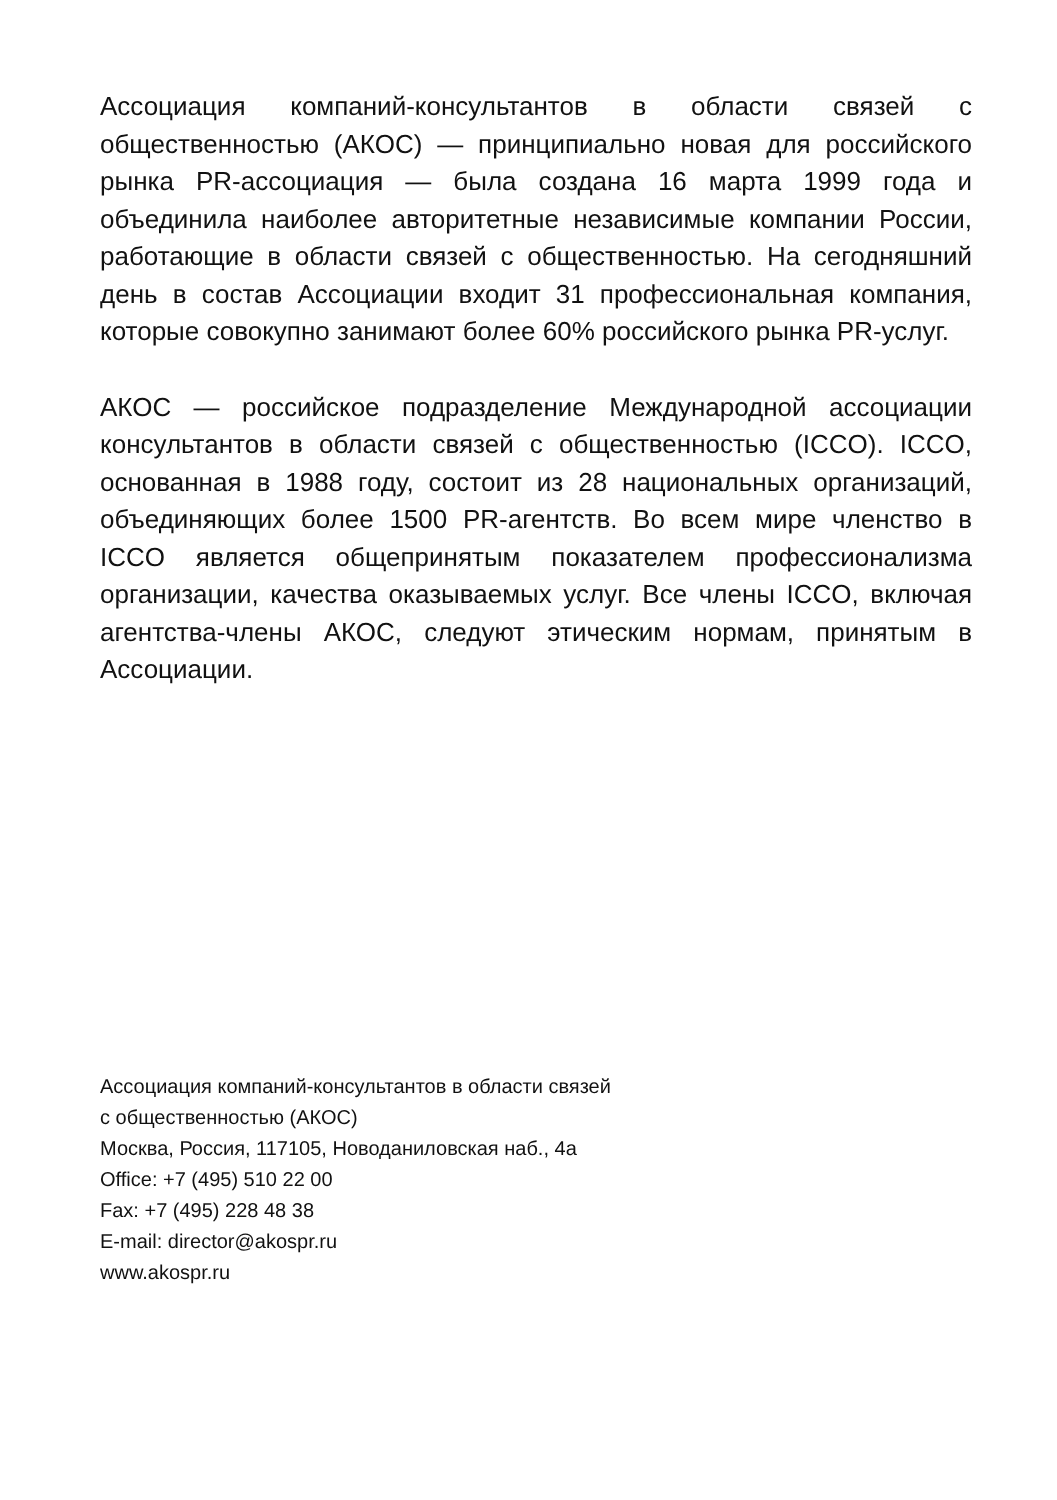Ассоциация компаний-консультантов в области связей с общественностью (АКОС) — принципиально новая для российского рынка PR-ассоциация — была создана 16 марта 1999 года и объединила наиболее авторитетные независимые компании России, работающие в области связей с общественностью. На сегодняшний день в состав Ассоциации входит 31 профессиональная компания, которые совокупно занимают более 60% российского рынка PR-услуг.
АКОС — российское подразделение Международной ассоциации консультантов в области связей с общественностью (ICCO). ICCO, основанная в 1988 году, состоит из 28 национальных организаций, объединяющих более 1500 PR-агентств. Во всем мире членство в ICCO является общепринятым показателем профессионализма организации, качества оказываемых услуг. Все члены ICCO, включая агентства-члены АКОС, следуют этическим нормам, принятым в Ассоциации.
Ассоциация компаний-консультантов в области связей
с общественностью (АКОС)
Москва, Россия, 117105, Новоданиловская наб., 4а
Office: +7 (495) 510 22 00
Fax: +7 (495) 228 48 38
E-mail: director@akospr.ru
www.akospr.ru